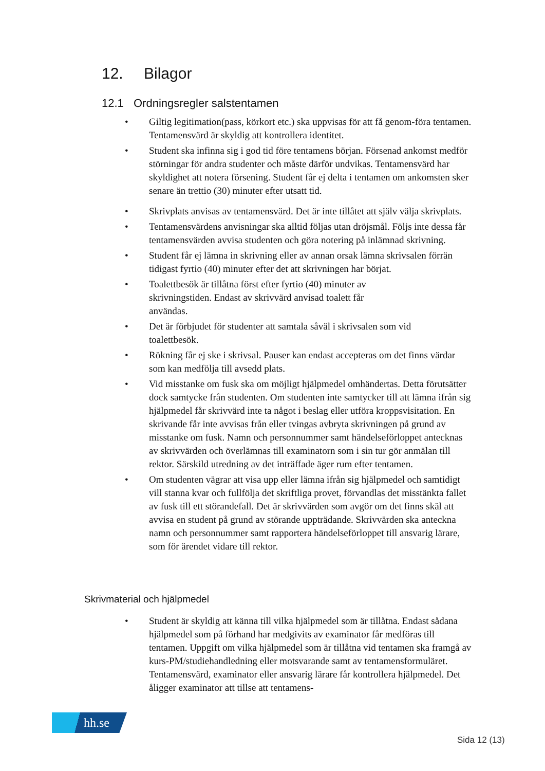12. Bilagor
12.1 Ordningsregler salstentamen
• Giltig legitimation(pass, körkort etc.) ska uppvisas för att få genom-föra tentamen. Tentamensvärd är skyldig att kontrollera identitet.
• Student ska infinna sig i god tid före tentamens början. Försenad ankomst medför störningar för andra studenter och måste därför undvikas. Tentamensvärd har skyldighet att notera försening. Student får ej delta i tentamen om ankomsten sker senare än trettio (30) minuter efter utsatt tid.
• Skrivplats anvisas av tentamensvärd. Det är inte tillåtet att själv välja skrivplats.
• Tentamensvärdens anvisningar ska alltid följas utan dröjsmål. Följs inte dessa får tentamensvärden avvisa studenten och göra notering på inlämnad skrivning.
• Student får ej lämna in skrivning eller av annan orsak lämna skrivsalen förrän tidigast fyrtio (40) minuter efter det att skrivningen har börjat.
• Toalettbesök är tillåtna först efter fyrtio (40) minuter av skrivningstiden. Endast av skrivvärd anvisad toalett får användas.
• Det är förbjudet för studenter att samtala såväl i skrivsalen som vid toalettbesök.
• Rökning får ej ske i skrivsal. Pauser kan endast accepteras om det finns värdar som kan medfölja till avsedd plats.
• Vid misstanke om fusk ska om möjligt hjälpmedel omhändertas. Detta förutsätter dock samtycke från studenten. Om studenten inte samtycker till att lämna ifrån sig hjälpmedel får skrivvärd inte ta något i beslag eller utföra kroppsvisitation. En skrivande får inte avvisas från eller tvingas avbryta skrivningen på grund av misstanke om fusk. Namn och personnummer samt händelseförloppet antecknas av skrivvärden och överlämnas till examinatorn som i sin tur gör anmälan till rektor. Särskild utredning av det inträffade äger rum efter tentamen.
• Om studenten vägrar att visa upp eller lämna ifrån sig hjälpmedel och samtidigt vill stanna kvar och fullfölja det skriftliga provet, förvandlas det misstänkta fallet av fusk till ett störandefall. Det är skrivvärden som avgör om det finns skäl att avvisa en student på grund av störande uppträdande. Skrivvärden ska anteckna namn och personnummer samt rapportera händelseförloppet till ansvarig lärare, som för ärendet vidare till rektor.
Skrivmaterial och hjälpmedel
• Student är skyldig att känna till vilka hjälpmedel som är tillåtna. Endast sådana hjälpmedel som på förhand har medgivits av examinator får medföras till tentamen. Uppgift om vilka hjälpmedel som är tillåtna vid tentamen ska framgå av kurs-PM/studiehandledning eller motsvarande samt av tentamensformuläret. Tentamensvärd, examinator eller ansvarig lärare får kontrollera hjälpmedel. Det åligger examinator att tillse att tentamens-
hh.se
Sida 12 (13)